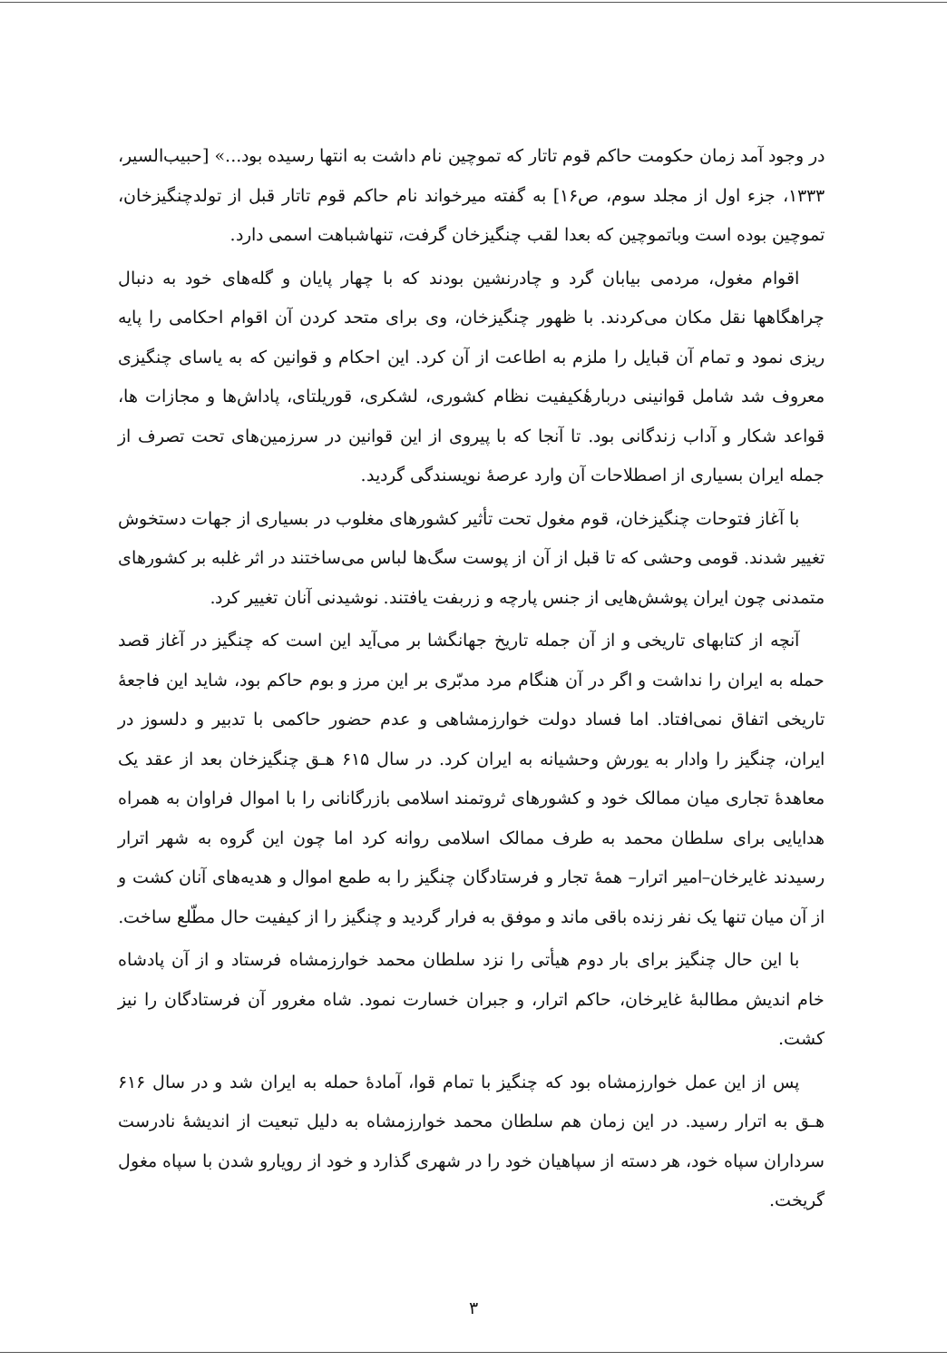در وجود آمد زمان حکومت حاکم قوم تاتار که تموچین نام داشت به انتها رسیده بود...» [حبیب‌السیر، ۱۳۳۳، جزء اول از مجلد سوم، ص۱۶] به گفته میرخواند نام حاکم قوم تاتار قبل از تولدچنگیزخان، تموچین بوده است وباتموچین که بعدا لقب چنگیزخان گرفت، تنهاشباهت اسمی دارد.
اقوام مغول، مردمی بیابان گرد و چادرنشین بودند که با چهار پایان و گله‌های خود به دنبال چراهگاهها نقل مکان می‌کردند. با ظهور چنگیزخان، وی برای متحد کردن آن اقوام احکامی را پایه ریزی نمود و تمام آن قبایل را ملزم به اطاعت از آن کرد. این احکام و قوانین که به یاسای چنگیزی معروف شد شامل قوانینی دربارهٔکیفیت نظام کشوری، لشکری، قوریلتای، پاداش‌ها و مجازات ها، قواعد شکار و آداب زندگانی بود. تا آنجا که با پیروی از این قوانین در سرزمین‌های تحت تصرف از جمله ایران بسیاری از اصطلاحات آن وارد عرصهٔ نویسندگی گردید.
با آغاز فتوحات چنگیزخان، قوم مغول تحت تأثیر کشورهای مغلوب در بسیاری از جهات دستخوش تغییر شدند. قومی وحشی که تا قبل از آن از پوست سگ‌ها لباس می‌ساختند در اثر غلبه بر کشورهای متمدنی چون ایران پوشش‌هایی از جنس پارچه و زربفت یافتند. نوشیدنی آنان تغییر کرد.
آنچه از کتابهای تاریخی و از آن جمله تاریخ جهانگشا بر می‌آید این است که چنگیز در آغاز قصد حمله به ایران را نداشت و اگر در آن هنگام مرد مدبّری بر این مرز و بوم حاکم بود، شاید این فاجعهٔ تاریخی اتفاق نمی‌افتاد. اما فساد دولت خوارزمشاهی و عدم حضور حاکمی با تدبیر و دلسوز در ایران، چنگیز را وادار به یورش وحشیانه به ایران کرد. در سال ۶۱۵ هـ‍ق چنگیزخان بعد از عقد یک معاهدهٔ تجاری میان ممالک خود و کشورهای ثروتمند اسلامی بازرگانانی را با اموال فراوان به همراه هدایایی برای سلطان محمد به طرف ممالک اسلامی روانه کرد اما چون این گروه به شهر اترار رسیدند غایرخان–امیر اترار– همهٔ تجار و فرستادگان چنگیز را به طمع اموال و هدیه‌های آنان کشت و از آن میان تنها یک نفر زنده باقی ماند و موفق به فرار گردید و چنگیز را از کیفیت حال مطّلع ساخت.
با این حال چنگیز برای بار دوم هیأتی را نزد سلطان محمد خوارزمشاه فرستاد و از آن پادشاه خام اندیش مطالبهٔ غایرخان، حاکم اترار، و جبران خسارت نمود. شاه مغرور آن فرستادگان را نیز کشت.
پس از این عمل خوارزمشاه بود که چنگیز با تمام قوا، آمادهٔ حمله به ایران شد و در سال ۶۱۶ هـ‍ق به اترار رسید. در این زمان هم سلطان محمد خوارزمشاه به دلیل تبعیت از اندیشهٔ نادرست سرداران سپاه خود، هر دسته از سپاهیان خود را در شهری گذارد و خود از رویارو شدن با سپاه مغول گریخت.
۳